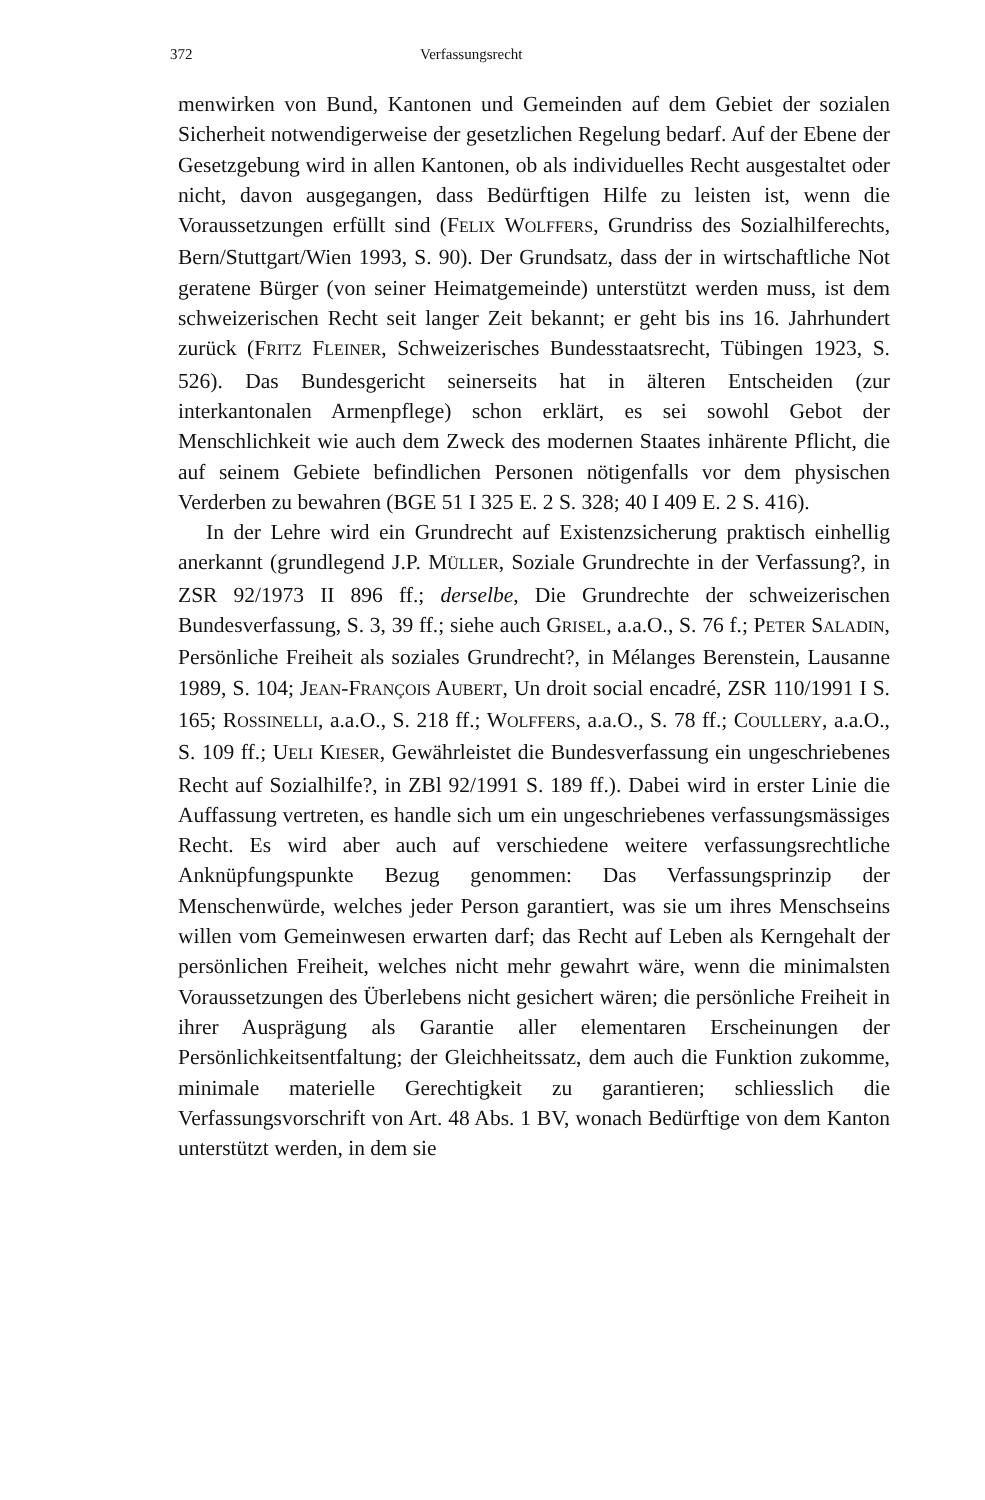372 Verfassungsrecht
menwirken von Bund, Kantonen und Gemeinden auf dem Gebiet der sozialen Sicherheit notwendigerweise der gesetzlichen Regelung bedarf. Auf der Ebene der Gesetzgebung wird in allen Kantonen, ob als individuelles Recht ausgestaltet oder nicht, davon ausgegangen, dass Bedürftigen Hilfe zu leisten ist, wenn die Voraussetzungen erfüllt sind (FELIX WOLFFERS, Grundriss des Sozialhilferechts, Bern/Stuttgart/Wien 1993, S. 90). Der Grundsatz, dass der in wirtschaftliche Not geratene Bürger (von seiner Heimatgemeinde) unterstützt werden muss, ist dem schweizerischen Recht seit langer Zeit bekannt; er geht bis ins 16. Jahrhundert zurück (FRITZ FLEINER, Schweizerisches Bundesstaatsrecht, Tübingen 1923, S. 526). Das Bundesgericht seinerseits hat in älteren Entscheiden (zur interkantonalen Armenpflege) schon erklärt, es sei sowohl Gebot der Menschlichkeit wie auch dem Zweck des modernen Staates inhärente Pflicht, die auf seinem Gebiete befindlichen Personen nötigenfalls vor dem physischen Verderben zu bewahren (BGE 51 I 325 E. 2 S. 328; 40 I 409 E. 2 S. 416).
In der Lehre wird ein Grundrecht auf Existenzsicherung praktisch einhellig anerkannt (grundlegend J.P. MÜLLER, Soziale Grundrechte in der Verfassung?, in ZSR 92/1973 II 896 ff.; derselbe, Die Grundrechte der schweizerischen Bundesverfassung, S. 3, 39 ff.; siehe auch GRISEL, a.a.O., S. 76 f.; PETER SALADIN, Persönliche Freiheit als soziales Grundrecht?, in Mélanges Berenstein, Lausanne 1989, S. 104; JEAN-FRANÇOIS AUBERT, Un droit social encadré, ZSR 110/1991 I S. 165; ROSSINELLI, a.a.O., S. 218 ff.; WOLFFERS, a.a.O., S. 78 ff.; COULLERY, a.a.O., S. 109 ff.; UELI KIESER, Gewährleistet die Bundesverfassung ein ungeschriebenes Recht auf Sozialhilfe?, in ZBl 92/1991 S. 189 ff.). Dabei wird in erster Linie die Auffassung vertreten, es handle sich um ein ungeschriebenes verfassungsmässiges Recht. Es wird aber auch auf verschiedene weitere verfassungsrechtliche Anknüpfungspunkte Bezug genommen: Das Verfassungsprinzip der Menschenwürde, welches jeder Person garantiert, was sie um ihres Menschseins willen vom Gemeinwesen erwarten darf; das Recht auf Leben als Kerngehalt der persönlichen Freiheit, welches nicht mehr gewahrt wäre, wenn die minimalsten Voraussetzungen des Überlebens nicht gesichert wären; die persönliche Freiheit in ihrer Ausprägung als Garantie aller elementaren Erscheinungen der Persönlichkeitsentfaltung; der Gleichheitssatz, dem auch die Funktion zukomme, minimale materielle Gerechtigkeit zu garantieren; schliesslich die Verfassungsvorschrift von Art. 48 Abs. 1 BV, wonach Bedürftige von dem Kanton unterstützt werden, in dem sie